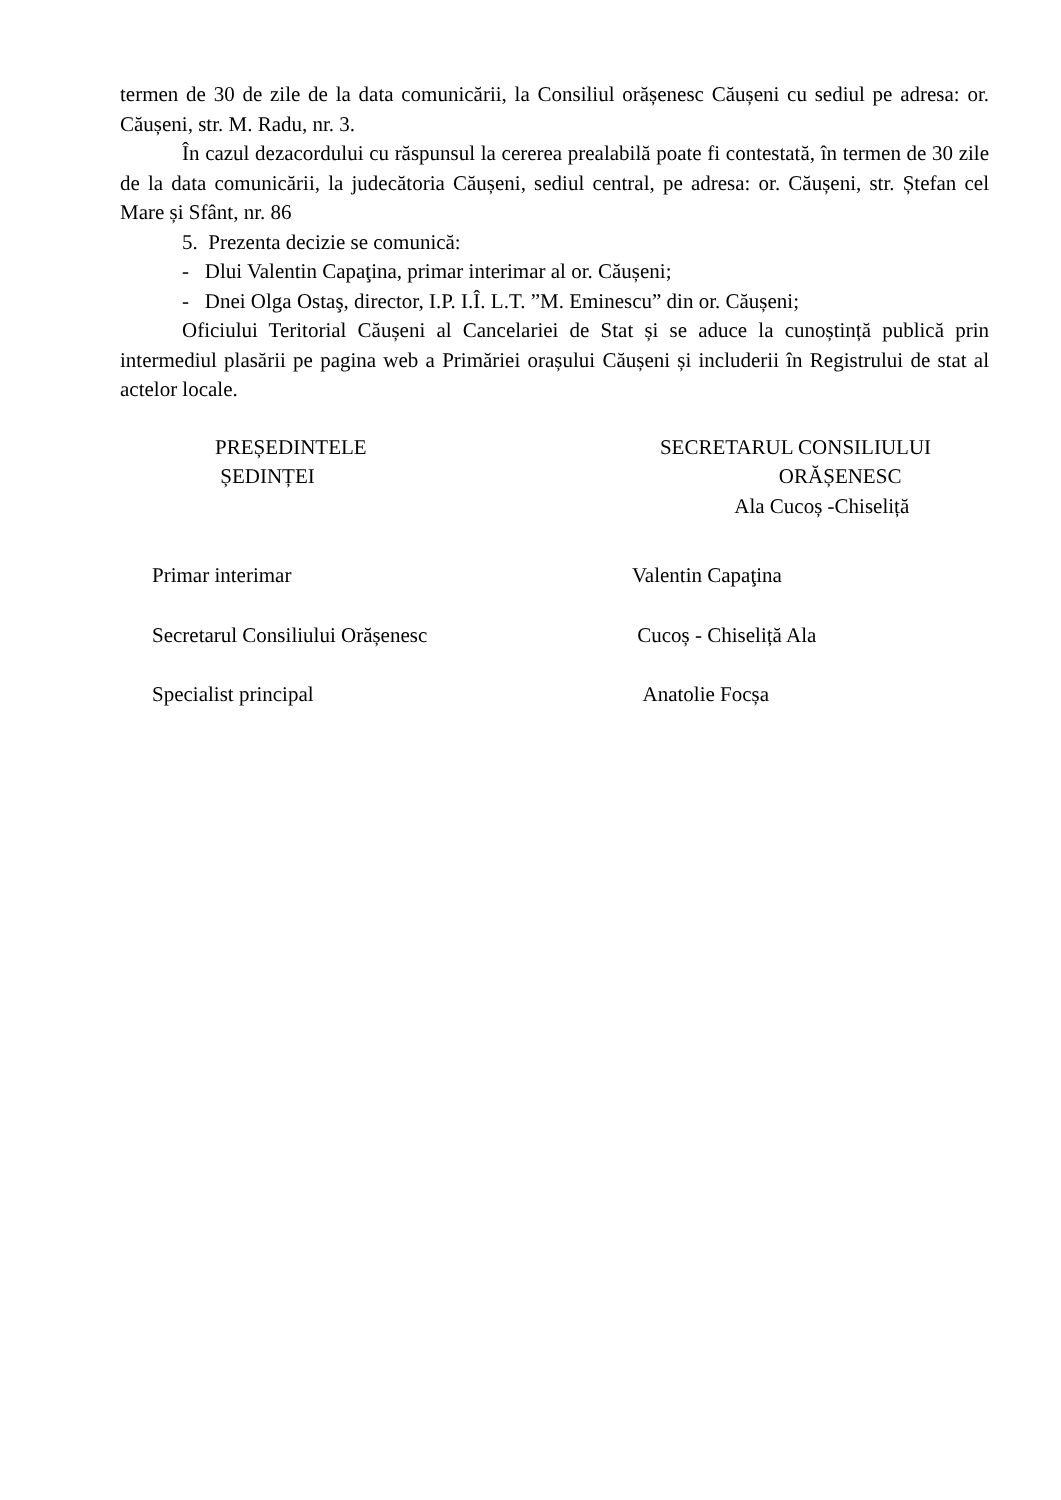termen de 30 de zile de la data comunicării, la Consiliul orășenesc Căușeni cu sediul pe adresa: or. Căușeni, str. M. Radu, nr. 3.
În cazul dezacordului cu răspunsul la cererea prealabilă poate fi contestată, în termen de 30 zile de la data comunicării, la judecătoria Căușeni, sediul central, pe adresa: or. Căușeni, str. Ștefan cel Mare și Sfânt, nr. 86
5. Prezenta decizie se comunică:
- Dlui Valentin Capaţina, primar interimar al or. Căușeni;
- Dnei Olga Ostaş, director, I.P. I.Î. L.T. ”M. Eminescu” din or. Căușeni;
Oficiului Teritorial Căușeni al Cancelariei de Stat și se aduce la cunoștință publică prin intermediul plasării pe pagina web a Primăriei orașului Căușeni și includerii în Registrului de stat al actelor locale.
PREȘEDINTELE
ȘEDINȚEI
SECRETARUL CONSILIULUI
ORĂȘENESC
Ala Cucoș -Chiseliță
Primar interimar Valentin Capaţina
Secretarul Consiliului Orășenesc Cucoș - Chiseliță Ala
Specialist principal Anatolie Focșa